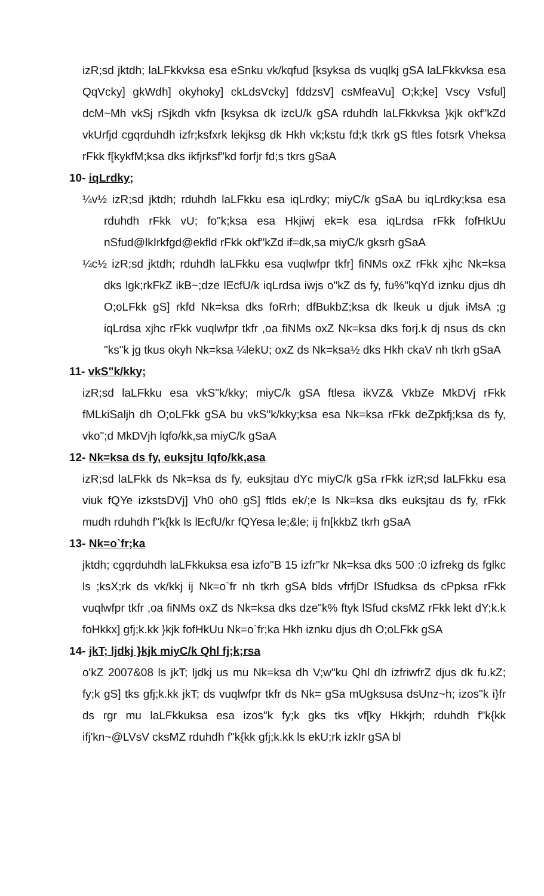izR;sd jktdh; laLFkkvksa esa eSnku vk/kqfud [ksyksa ds vuqlkj gSA laLFkkvksa esa QqVcky] gkWdh] okyhoky] ckLdsVcky] fddzsV] csMfeaVu] O;k;ke] Vscy Vsful] dcM~Mh vkSj rSjkdh vkfn [ksyksa dk izcU/k gSA rduhdh laLFkkvksa }kjk okf"kZd vkUrfjd cgqrduhdh izfr;ksfxrk lekjksg dk Hkh vk;kstu fd;k tkrk gS ftles fotsrk Vheksa rFkk f[kykfM;ksa dks ikfjrksf"kd forfjr fd;s tkrs gSaA
10- iqLrdky;
¼v½ izR;sd jktdh; rduhdh laLFkku esa iqLrdky; miyC/k gSaA bu iqLrdky;ksa esa rduhdh rFkk vU; fo"k;ksa esa Hkjiwj ek=k esa iqLrdsa rFkk fofHkUu nSfud@lkIrkfgd@ekfld rFkk okf"kZd if=dk,sa miyC/k gksrh gSaA
¼c½ izR;sd jktdh; rduhdh laLFkku esa vuqlwfpr tkfr] fiNMs oxZ rFkk xjhc Nk=ksa dks lgk;rkFkZ ikB~;dze lEcfU/k iqLrdsa iwjs o"kZ ds fy, fu%"kqYd iznku djus dh O;oLFkk gS] rkfd Nk=ksa dks foRrh; dfBukbZ;ksa dk lkeuk u djuk iMsA ;g iqLrdsa xjhc rFkk vuqlwfpr tkfr ,oa fiNMs oxZ Nk=ksa dks forj.k dj nsus ds ckn "ks"k jg tkus okyh Nk=ksa ¼lekU; oxZ ds Nk=ksa½ dks Hkh ckaV nh tkrh gSaA
11- vkS"k/kky;
izR;sd laLFkku esa vkS"k/kky; miyC/k gSA ftlesa ikVZ& VkbZe MkDVj rFkk fMLkiSaljh dh O;oLFkk gSA bu vkS"k/kky;ksa esa Nk=ksa rFkk deZpkfj;ksa ds fy, vko";d MkDVjh lqfo/kk,sa miyC/k gSaA
12- Nk=ksa ds fy, euksjtu lqfo/kk,asa
izR;sd laLFkk ds Nk=ksa ds fy, euksjtau dYc miyC/k gSa rFkk izR;sd laLFkku esa viuk fQYe izkstsDVj] Vh0 oh0 gS] ftlds ek/;e ls Nk=ksa dks euksjtau ds fy, rFkk mudh rduhdh f"k{kk ls lEcfU/kr fQYesa le;&le; ij fn[kkbZ tkrh gSaA
13- Nk=o`fr;ka
jktdh; cgqrduhdh laLFkkuksa esa izfo"B 15 izfr"kr Nk=ksa dks 500 :0 izfrekg ds fglkc ls ;ksX;rk ds vk/kkj ij Nk=o`fr nh tkrh gSA blds vfrfjDr lSfudksa ds cPpksa rFkk vuqlwfpr tkfr ,oa fiNMs oxZ ds Nk=ksa dks dze"k% ftyk lSfud cksMZ rFkk lekt dY;k.k foHkkx] gfj;k.kk }kjk fofHkUu Nk=o`fr;ka Hkh iznku djus dh O;oLFkk gSA
14- jkT; ljdkj }kjk miyC/k Qhl fj;k;rsa
o'kZ 2007&08 ls jkT; ljdkj us mu Nk=ksa dh V;w"ku Qhl dh izfriwfrZ djus dk fu.kZ; fy;k gS] tks gfj;k.kk jkT; ds vuqlwfpr tkfr ds Nk= gSa mUgksusa dsUnz~h; izos"k i}fr ds rgr mu laLFkkuksa esa izos"k fy;k gks tks vf[ky Hkkjrh; rduhdh f"k{kk ifj'kn~@LVsV cksMZ rduhdh f"k{kk gfj;k.kk ls ekU;rk izkIr gSA bl